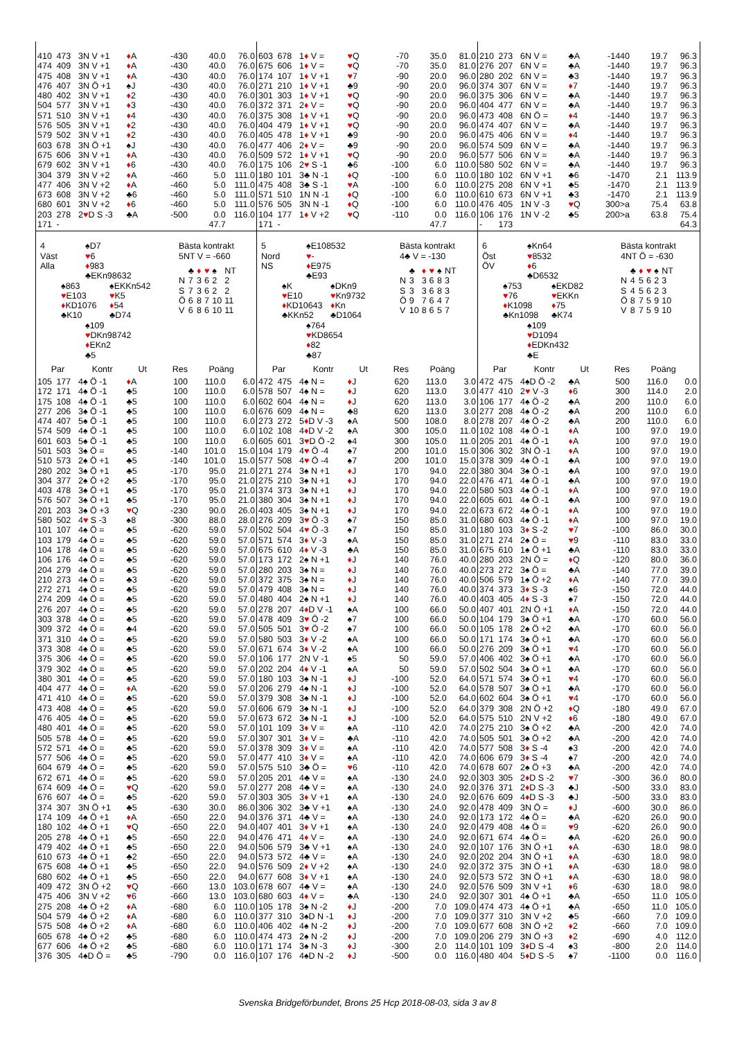| 410 | 473 | 3N V +1 | ♦ A | -430 | 40.0 | 76.0 |
| 474 | 409 | 3N V +1 | ♦ A | -430 | 40.0 | 76.0 |
| 475 | 408 | 3N V +1 | ♦ A | -430 | 40.0 | 76.0 |
| 476 | 407 | 3N Ö +1 | ♠J | -430 | 40.0 | 76.0 |
| 480 | 402 | 3N V +1 | ♦ 2 | -430 | 40.0 | 76.0 |
| 504 | 577 | 3N V +1 | ♦ 3 | -430 | 40.0 | 76.0 |
| 571 | 510 | 3N V +1 | ♦ 4 | -430 | 40.0 | 76.0 |
| 576 | 505 | 3N V +1 | ♦ 2 | -430 | 40.0 | 76.0 |
| 579 | 502 | 3N V +1 | ♦ 2 | -430 | 40.0 | 76.0 |
| 603 | 678 | 3N Ö +1 | ♠J | -430 | 40.0 | 76.0 |
| 675 | 606 | 3N V +1 | ♦ A | -430 | 40.0 | 76.0 |
| 679 | 602 | 3N V +1 | ♦ 6 | -430 | 40.0 | 76.0 |
| 304 | 379 | 3N V +2 | ♦ A | -460 | 5.0 | 111.0 |
| 477 | 406 | 3N V +2 | ♦ A | -460 | 5.0 | 111.0 |
| 673 | 608 | 3N V +2 | ♣6 | -460 | 5.0 | 111.0 |
| 680 | 601 | 3N V +2 | ♦ 6 | -460 | 5.0 | 111.0 |
| 203 | 278 | 2 ♥ D S -3 | ♣A | -500 | 0.0 | 116.0 |
| 171 | - | | | | 47.7 | |
| 603 | 678 | 1 ♦ V = | ♥ Q | -70 | 35.0 | 81.0 |
| 675 | 606 | 1 ♦ V = | ♥ Q | -70 | 35.0 | 81.0 |
| 174 | 107 | 1 ♦ V +1 | ♥ 7 | -90 | 20.0 | 96.0 |
| 271 | 210 | 1 ♦ V +1 | ♣9 | -90 | 20.0 | 96.0 |
| 301 | 303 | 1 ♦ V +1 | ♥ Q | -90 | 20.0 | 96.0 |
| 372 | 371 | 2 ♦ V = | ♥ Q | -90 | 20.0 | 96.0 |
| 375 | 308 | 1 ♦ V +1 | ♥ Q | -90 | 20.0 | 96.0 |
| 404 | 479 | 1 ♦ V +1 | ♥ Q | -90 | 20.0 | 96.0 |
| 405 | 478 | 1 ♦ V +1 | ♣9 | -90 | 20.0 | 96.0 |
| 477 | 406 | 2 ♦ V = | ♣9 | -90 | 20.0 | 96.0 |
| 509 | 572 | 1 ♦ V +1 | ♥ Q | -90 | 20.0 | 96.0 |
| 175 | 106 | 2 ♥ S -1 | ♣6 | -100 | 6.0 | 110.0 |
| 180 | 101 | 3♣ N -1 | ♦ Q | -100 | 6.0 | 110.0 |
| 475 | 408 | 3♣ S -1 | ♥ A | -100 | 6.0 | 110.0 |
| 571 | 510 | 1N N -1 | ♦ Q | -100 | 6.0 | 110.0 |
| 576 | 505 | 3N N -1 | ♦ Q | -100 | 6.0 | 110.0 |
| 104 | 177 | 1 ♦ V +2 | ♥ Q | -110 | 0.0 | 116.0 |
| 171 | - | | | | 47.7 | |
| 210 | 273 | 6N V = | ♣A | -1440 | 19.7 | 96.3 |
| 276 | 207 | 6N V = | ♣A | -1440 | 19.7 | 96.3 |
| 280 | 202 | 6N V = | ♣3 | -1440 | 19.7 | 96.3 |
| 374 | 307 | 6N V = | ♦ 7 | -1440 | 19.7 | 96.3 |
| 375 | 306 | 6N V = | ♣A | -1440 | 19.7 | 96.3 |
| 404 | 477 | 6N V = | ♣A | -1440 | 19.7 | 96.3 |
| 473 | 408 | 6N Ö = | ♦ 4 | -1440 | 19.7 | 96.3 |
| 474 | 407 | 6N V = | ♣A | -1440 | 19.7 | 96.3 |
| 475 | 406 | 6N V = | ♦ 4 | -1440 | 19.7 | 96.3 |
| 574 | 509 | 6N V = | ♣A | -1440 | 19.7 | 96.3 |
| 577 | 506 | 6N V = | ♣A | -1440 | 19.7 | 96.3 |
| 580 | 502 | 6N V = | ♣A | -1440 | 19.7 | 96.3 |
| 180 | 102 | 6N V +1 | ♣6 | -1470 | 2.1 | 113.9 |
| 275 | 208 | 6N V +1 | ♣5 | -1470 | 2.1 | 113.9 |
| 610 | 673 | 6N V +1 | ♣3 | -1470 | 2.1 | 113.9 |
| 476 | 405 | 1N V -3 | ♥ Q | 300>a | 75.4 | 63.8 |
| 106 | 176 | 1N V -2 | ♣5 | 200>a | 63.8 | 75.4 |
| - | 173 | | | | | 64.3 |
4
Väst
Alla
♠D7
♥6
♦983
♣EKn98632
♠863
♥E103
♦KD1076
♣K10
♠EKKn542
♥K5
♦54
♣D74
♠109
♥DKn98742
♦EKn2
♣5
Bästa kontrakt
5NT V = -660
| | ♣ | ♦ | ♥ | ♠ | NT |
| N | 7 | 3 | 6 | 2 | 2 |
| S | 7 | 3 | 6 | 2 | 2 |
| Ö | 6 | 8 | 7 | 10 | 11 |
| V | 6 | 8 | 6 | 10 | 11 |
| Par | | Kontr | Ut | Res | Poäng | |
| --- | --- | --- | --- | --- | --- | --- |
| 105 | 177 | 4♠ Ö -1 | ♦ A | 100 | 110.0 | 6.0 |
| 172 | 171 | 4♠ Ö -1 | ♣5 | 100 | 110.0 | 6.0 |
| 175 | 108 | 4♠ Ö -1 | ♣5 | 100 | 110.0 | 6.0 |
| 277 | 206 | 3♠ Ö -1 | ♣5 | 100 | 110.0 | 6.0 |
| 474 | 407 | 5♠ Ö -1 | ♣5 | 100 | 110.0 | 6.0 |
| 574 | 509 | 4♠ Ö -1 | ♣5 | 100 | 110.0 | 6.0 |
| 601 | 603 | 5♠ Ö -1 | ♣5 | 100 | 110.0 | 6.0 |
| 501 | 503 | 3♠ Ö = | ♣5 | -140 | 101.0 | 15.0 |
| 510 | 573 | 2♠ Ö +1 | ♣5 | -140 | 101.0 | 15.0 |
| 280 | 202 | 3♠ Ö +1 | ♣5 | -170 | 95.0 | 21.0 |
| 304 | 377 | 2♠ Ö +2 | ♣5 | -170 | 95.0 | 21.0 |
| 403 | 478 | 3♠ Ö +1 | ♣5 | -170 | 95.0 | 21.0 |
| 576 | 507 | 3♠ Ö +1 | ♣5 | -170 | 95.0 | 21.0 |
| 201 | 203 | 3♠ Ö +3 | ♥ Q | -230 | 90.0 | 26.0 |
| 580 | 502 | 4 ♥ S -3 | ♠8 | -300 | 88.0 | 28.0 |
| 101 | 107 | 4♠ Ö = | ♣5 | -620 | 59.0 | 57.0 |
| 103 | 179 | 4♠ Ö = | ♣5 | -620 | 59.0 | 57.0 |
| 104 | 178 | 4♠ Ö = | ♣5 | -620 | 59.0 | 57.0 |
| 106 | 176 | 4♠ Ö = | ♣5 | -620 | 59.0 | 57.0 |
| 204 | 279 | 4♠ Ö = | ♣5 | -620 | 59.0 | 57.0 |
| 210 | 273 | 4♠ Ö = | ♣3 | -620 | 59.0 | 57.0 |
| 272 | 271 | 4♠ Ö = | ♣5 | -620 | 59.0 | 57.0 |
| 274 | 209 | 4♠ Ö = | ♣5 | -620 | 59.0 | 57.0 |
| 276 | 207 | 4♠ Ö = | ♣5 | -620 | 59.0 | 57.0 |
| 303 | 378 | 4♠ Ö = | ♣5 | -620 | 59.0 | 57.0 |
| 309 | 372 | 4♠ Ö = | ♣4 | -620 | 59.0 | 57.0 |
| 371 | 310 | 4♠ Ö = | ♣5 | -620 | 59.0 | 57.0 |
| 373 | 308 | 4♠ Ö = | ♣5 | -620 | 59.0 | 57.0 |
| 375 | 306 | 4♠ Ö = | ♣5 | -620 | 59.0 | 57.0 |
| 379 | 302 | 4♠ Ö = | ♣5 | -620 | 59.0 | 57.0 |
| 380 | 301 | 4♠ Ö = | ♣5 | -620 | 59.0 | 57.0 |
| 404 | 477 | 4♠ Ö = | ♦ A | -620 | 59.0 | 57.0 |
| 471 | 410 | 4♠ Ö = | ♣5 | -620 | 59.0 | 57.0 |
| 473 | 408 | 4♠ Ö = | ♣5 | -620 | 59.0 | 57.0 |
| 476 | 405 | 4♠ Ö = | ♣5 | -620 | 59.0 | 57.0 |
| 480 | 401 | 4♠ Ö = | ♣5 | -620 | 59.0 | 57.0 |
| 505 | 578 | 4♠ Ö = | ♣5 | -620 | 59.0 | 57.0 |
| 572 | 571 | 4♠ Ö = | ♣5 | -620 | 59.0 | 57.0 |
| 577 | 506 | 4♠ Ö = | ♣5 | -620 | 59.0 | 57.0 |
| 604 | 679 | 4♠ Ö = | ♣5 | -620 | 59.0 | 57.0 |
| 672 | 671 | 4♠ Ö = | ♣5 | -620 | 59.0 | 57.0 |
| 674 | 609 | 4♠ Ö = | ♥ Q | -620 | 59.0 | 57.0 |
| 676 | 607 | 4♠ Ö = | ♣5 | -620 | 59.0 | 57.0 |
| 374 | 307 | 3N Ö +1 | ♣5 | -630 | 30.0 | 86.0 |
| 174 | 109 | 4♠ Ö +1 | ♦ A | -650 | 22.0 | 94.0 |
| 180 | 102 | 4♠ Ö +1 | ♥ Q | -650 | 22.0 | 94.0 |
| 205 | 278 | 4♠ Ö +1 | ♣5 | -650 | 22.0 | 94.0 |
| 479 | 402 | 4♠ Ö +1 | ♣5 | -650 | 22.0 | 94.0 |
| 610 | 673 | 4♠ Ö +1 | ♣2 | -650 | 22.0 | 94.0 |
| 675 | 608 | 4♠ Ö +1 | ♣5 | -650 | 22.0 | 94.0 |
| 680 | 602 | 4♠ Ö +1 | ♣5 | -650 | 22.0 | 94.0 |
| 409 | 472 | 3N Ö +2 | ♥ Q | -660 | 13.0 | 103.0 |
| 475 | 406 | 3N V +2 | ♥ 6 | -660 | 13.0 | 103.0 |
| 275 | 208 | 4♠ Ö +2 | ♦ A | -680 | 6.0 | 110.0 |
| 504 | 579 | 4♠ Ö +2 | ♦ A | -680 | 6.0 | 110.0 |
| 575 | 508 | 4♠ Ö +2 | ♦ A | -680 | 6.0 | 110.0 |
| 605 | 678 | 4♠ Ö +2 | ♣5 | -680 | 6.0 | 110.0 |
| 677 | 606 | 4♠ Ö +2 | ♣5 | -680 | 6.0 | 110.0 |
| 376 | 305 | 4♠D Ö = | ♣5 | -790 | 0.0 | 116.0 |
5
Nord
NS
♠E108532
♥-
♦E975
♣E93
♠K
♥E10
♦KD10643
♣KKn52
♠DKn9
♥Kn9732
♦Kn
♣D1064
♠764
♥KD8654
♦82
♣87
Bästa kontrakt
4♣ V = -130
| | ♣ | ♦ | ♥ | ♠ | NT |
| N | 3 | 3 | 6 | 8 | 3 |
| S | 3 | 3 | 6 | 8 | 3 |
| Ö | 9 | 7 | 6 | 4 | 7 |
| V | 10 | 8 | 6 | 5 | 7 |
| Par | | Kontr | Ut | Res | Poäng | |
| --- | --- | --- | --- | --- | --- | --- |
| 472 | 475 | 4♠ N = | ♦ J | 620 | 113.0 | 3.0 |
| 578 | 507 | 4♠ N = | ♦ J | 620 | 113.0 | 3.0 |
| 602 | 604 | 4♠ N = | ♦ J | 620 | 113.0 | 3.0 |
| 676 | 609 | 4♠ N = | ♣8 | 620 | 113.0 | 3.0 |
| 273 | 272 | 5 ♦ D V -3 | ♠A | 500 | 108.0 | 8.0 |
| 102 | 108 | 4 ♦ D V -2 | ♠A | 300 | 105.0 | 11.0 |
| 605 | 601 | 3 ♥ D Ö -2 | ♠4 | 300 | 105.0 | 11.0 |
| 104 | 179 | 4 ♥ Ö -4 | ♠7 | 200 | 101.0 | 15.0 |
| 577 | 508 | 4 ♥ Ö -4 | ♠7 | 200 | 101.0 | 15.0 |
| 271 | 274 | 3♠ N +1 | ♦ J | 170 | 94.0 | 22.0 |
| 275 | 210 | 3♠ N +1 | ♦ J | 170 | 94.0 | 22.0 |
| 374 | 373 | 3♠ N +1 | ♦ J | 170 | 94.0 | 22.0 |
| 380 | 304 | 3♠ N +1 | ♦ J | 170 | 94.0 | 22.0 |
| 403 | 405 | 3♠ N +1 | ♦ J | 170 | 94.0 | 22.0 |
| 276 | 209 | 3 ♥ Ö -3 | ♠7 | 150 | 85.0 | 31.0 |
| 502 | 504 | 4 ♥ Ö -3 | ♠7 | 150 | 85.0 | 31.0 |
| 571 | 574 | 3 ♦ V -3 | ♠A | 150 | 85.0 | 31.0 |
| 675 | 610 | 4 ♦ V -3 | ♣A | 150 | 85.0 | 31.0 |
| 173 | 172 | 2♠ N +1 | ♦ J | 140 | 76.0 | 40.0 |
| 280 | 203 | 3♠ N = | ♦ J | 140 | 76.0 | 40.0 |
| 372 | 375 | 3♠ N = | ♦ J | 140 | 76.0 | 40.0 |
| 479 | 408 | 3♠ N = | ♦ J | 140 | 76.0 | 40.0 |
| 480 | 404 | 2♠ N +1 | ♦ J | 140 | 76.0 | 40.0 |
| 278 | 207 | 4 ♦ D V -1 | ♠A | 100 | 66.0 | 50.0 |
| 478 | 409 | 3 ♥ Ö -2 | ♠7 | 100 | 66.0 | 50.0 |
| 505 | 501 | 3 ♥ Ö -2 | ♠7 | 100 | 66.0 | 50.0 |
| 580 | 503 | 3 ♦ V -2 | ♠A | 100 | 66.0 | 50.0 |
| 671 | 674 | 3 ♦ V -2 | ♠A | 100 | 66.0 | 50.0 |
| 106 | 177 | 2N V -1 | ♠5 | 50 | 59.0 | 57.0 |
| 202 | 204 | 4 ♦ V -1 | ♠A | 50 | 59.0 | 57.0 |
| 180 | 103 | 3♠ N -1 | ♦ J | -100 | 52.0 | 64.0 |
| 206 | 279 | 4♠ N -1 | ♦ J | -100 | 52.0 | 64.0 |
| 379 | 308 | 3♠ N -1 | ♦ J | -100 | 52.0 | 64.0 |
| 606 | 679 | 3♠ N -1 | ♦ J | -100 | 52.0 | 64.0 |
| 673 | 672 | 3♠ N -1 | ♦ J | -100 | 52.0 | 64.0 |
| 101 | 109 | 3 ♦ V = | ♠A | -110 | 42.0 | 74.0 |
| 307 | 301 | 3 ♦ V = | ♣A | -110 | 42.0 | 74.0 |
| 378 | 309 | 3 ♦ V = | ♠A | -110 | 42.0 | 74.0 |
| 477 | 410 | 3 ♦ V = | ♠A | -110 | 42.0 | 74.0 |
| 575 | 510 | 3♣ Ö = | ♥ 6 | -110 | 42.0 | 74.0 |
| 205 | 201 | 4♣ V = | ♠A | -130 | 24.0 | 92.0 |
| 277 | 208 | 4♣ V = | ♠A | -130 | 24.0 | 92.0 |
| 303 | 305 | 3 ♦ V +1 | ♠A | -130 | 24.0 | 92.0 |
| 306 | 302 | 3♣ V +1 | ♠A | -130 | 24.0 | 92.0 |
| 376 | 371 | 4♣ V = | ♠A | -130 | 24.0 | 92.0 |
| 407 | 401 | 3 ♦ V +1 | ♠A | -130 | 24.0 | 92.0 |
| 476 | 471 | 4 ♦ V = | ♠A | -130 | 24.0 | 92.0 |
| 506 | 579 | 3♣ V +1 | ♠A | -130 | 24.0 | 92.0 |
| 573 | 572 | 4♣ V = | ♠A | -130 | 24.0 | 92.0 |
| 576 | 509 | 2 ♦ V +2 | ♠A | -130 | 24.0 | 92.0 |
| 677 | 608 | 3 ♦ V +1 | ♠A | -130 | 24.0 | 92.0 |
| 678 | 607 | 4♣ V = | ♠A | -130 | 24.0 | 92.0 |
| 680 | 603 | 4 ♦ V = | ♣A | -130 | 24.0 | 92.0 |
| 105 | 178 | 3♠ N -2 | ♦ J | -200 | 7.0 | 109.0 |
| 377 | 310 | 3♠D N -1 | ♦ J | -200 | 7.0 | 109.0 |
| 406 | 402 | 4♠ N -2 | ♦ J | -200 | 7.0 | 109.0 |
| 474 | 473 | 2♠ N -2 | ♦ J | -200 | 7.0 | 109.0 |
| 171 | 174 | 3♠ N -3 | ♦ J | -300 | 2.0 | 114.0 |
| 107 | 176 | 4♠D N -2 | ♦ J | -500 | 0.0 | 116.0 |
6
Öst
ÖV
♠Kn64
♥8532
♦6
♣D6532
♠753
♥76
♦K1098
♣Kn1098
♠EKD82
♥EKKn
♦75
♣K74
♠109
♥D1094
♦EDKn432
♣E
Bästa kontrakt
4NT Ö = -630
| | ♣ | ♦ | ♥ | ♠ | NT |
| N | 4 | 5 | 6 | 2 | 3 |
| S | 4 | 5 | 6 | 2 | 3 |
| Ö | 8 | 7 | 5 | 9 | 10 |
| V | 8 | 7 | 5 | 9 | 10 |
| Par | | Kontr | Ut | Res | Poäng | |
| --- | --- | --- | --- | --- | --- | --- |
| 472 | 475 | 4♠D Ö -2 | ♣A | 500 | 116.0 | 0.0 |
| 477 | 410 | 2 ♥ V -3 | ♦ 6 | 300 | 114.0 | 2.0 |
| 106 | 177 | 4♠ Ö -2 | ♣A | 200 | 110.0 | 6.0 |
| 277 | 208 | 4♠ Ö -2 | ♣A | 200 | 110.0 | 6.0 |
| 278 | 207 | 4♠ Ö -2 | ♣A | 200 | 110.0 | 6.0 |
| 102 | 108 | 4♠ Ö -1 | ♦ A | 100 | 97.0 | 19.0 |
| 205 | 201 | 4♠ Ö -1 | ♦ A | 100 | 97.0 | 19.0 |
| 306 | 302 | 3N Ö -1 | ♦ A | 100 | 97.0 | 19.0 |
| 378 | 309 | 4♠ Ö -1 | ♣A | 100 | 97.0 | 19.0 |
| 380 | 304 | 3♠ Ö -1 | ♣A | 100 | 97.0 | 19.0 |
| 476 | 471 | 4♠ Ö -1 | ♣A | 100 | 97.0 | 19.0 |
| 580 | 503 | 4♠ Ö -1 | ♦ A | 100 | 97.0 | 19.0 |
| 605 | 601 | 4♠ Ö -1 | ♣A | 100 | 97.0 | 19.0 |
| 673 | 672 | 4♠ Ö -1 | ♦ A | 100 | 97.0 | 19.0 |
| 680 | 603 | 4♠ Ö -1 | ♦ A | 100 | 97.0 | 19.0 |
| 180 | 103 | 3 ♦ S -2 | ♥ 7 | -100 | 86.0 | 30.0 |
| 271 | 274 | 2♠ Ö = | ♥ 9 | -110 | 83.0 | 33.0 |
| 675 | 610 | 1♠ Ö +1 | ♣A | -110 | 83.0 | 33.0 |
| 280 | 203 | 2N Ö = | ♦ Q | -120 | 80.0 | 36.0 |
| 273 | 272 | 3♠ Ö = | ♣A | -140 | 77.0 | 39.0 |
| 506 | 579 | 1♠ Ö +2 | ♦ A | -140 | 77.0 | 39.0 |
| 374 | 373 | 3 ♦ S -3 | ♠6 | -150 | 72.0 | 44.0 |
| 403 | 405 | 4 ♦ S -3 | ♠7 | -150 | 72.0 | 44.0 |
| 407 | 401 | 2N Ö +1 | ♦ A | -150 | 72.0 | 44.0 |
| 104 | 179 | 3♠ Ö +1 | ♣A | -170 | 60.0 | 56.0 |
| 105 | 178 | 2♠ Ö +2 | ♣A | -170 | 60.0 | 56.0 |
| 171 | 174 | 3♠ Ö +1 | ♣A | -170 | 60.0 | 56.0 |
| 276 | 209 | 3♠ Ö +1 | ♥ 4 | -170 | 60.0 | 56.0 |
| 406 | 402 | 3♠ Ö +1 | ♣A | -170 | 60.0 | 56.0 |
| 502 | 504 | 3♠ Ö +1 | ♣A | -170 | 60.0 | 56.0 |
| 571 | 574 | 3♠ Ö +1 | ♥ 4 | -170 | 60.0 | 56.0 |
| 578 | 507 | 3♠ Ö +1 | ♣A | -170 | 60.0 | 56.0 |
| 602 | 604 | 3♠ Ö +1 | ♥ 4 | -170 | 60.0 | 56.0 |
| 379 | 308 | 2N Ö +2 | ♦ Q | -180 | 49.0 | 67.0 |
| 575 | 510 | 2N V +2 | ♦ 6 | -180 | 49.0 | 67.0 |
| 275 | 210 | 3♠ Ö +2 | ♣A | -200 | 42.0 | 74.0 |
| 505 | 501 | 3♠ Ö +2 | ♣A | -200 | 42.0 | 74.0 |
| 577 | 508 | 3 ♦ S -4 | ♠3 | -200 | 42.0 | 74.0 |
| 606 | 679 | 3 ♦ S -4 | ♠7 | -200 | 42.0 | 74.0 |
| 678 | 607 | 2♠ Ö +3 | ♣A | -200 | 42.0 | 74.0 |
| 303 | 305 | 2 ♦ D S -2 | ♥ 7 | -300 | 36.0 | 80.0 |
| 376 | 371 | 2 ♦ D S -3 | ♣J | -500 | 33.0 | 83.0 |
| 676 | 609 | 4 ♦ D S -3 | ♣J | -500 | 33.0 | 83.0 |
| 478 | 409 | 3N Ö = | ♦ J | -600 | 30.0 | 86.0 |
| 173 | 172 | 4♠ Ö = | ♣A | -620 | 26.0 | 90.0 |
| 479 | 408 | 4♠ Ö = | ♥ 9 | -620 | 26.0 | 90.0 |
| 671 | 674 | 4♠ Ö = | ♣A | -620 | 26.0 | 90.0 |
| 107 | 176 | 3N Ö +1 | ♦ A | -630 | 18.0 | 98.0 |
| 202 | 204 | 3N Ö +1 | ♦ A | -630 | 18.0 | 98.0 |
| 372 | 375 | 3N Ö +1 | ♦ A | -630 | 18.0 | 98.0 |
| 573 | 572 | 3N Ö +1 | ♦ A | -630 | 18.0 | 98.0 |
| 576 | 509 | 3N V +1 | ♦ 6 | -630 | 18.0 | 98.0 |
| 307 | 301 | 4♠ Ö +1 | ♣A | -650 | 11.0 | 105.0 |
| 474 | 473 | 4♠ Ö +1 | ♣A | -650 | 11.0 | 105.0 |
| 377 | 310 | 3N V +2 | ♣5 | -660 | 7.0 | 109.0 |
| 677 | 608 | 3N Ö +2 | ♦ 2 | -660 | 7.0 | 109.0 |
| 206 | 279 | 3N Ö +3 | ♦ 2 | -690 | 4.0 | 112.0 |
| 101 | 109 | 3 ♦ D S -4 | ♠3 | -800 | 2.0 | 114.0 |
| 480 | 404 | 5 ♦ D S -5 | ♠7 | -1100 | 0.0 | 116.0 |
Svenska Bridgeförbundet, Brons 25 Hcp 2018-08-03, sida 3 av 8